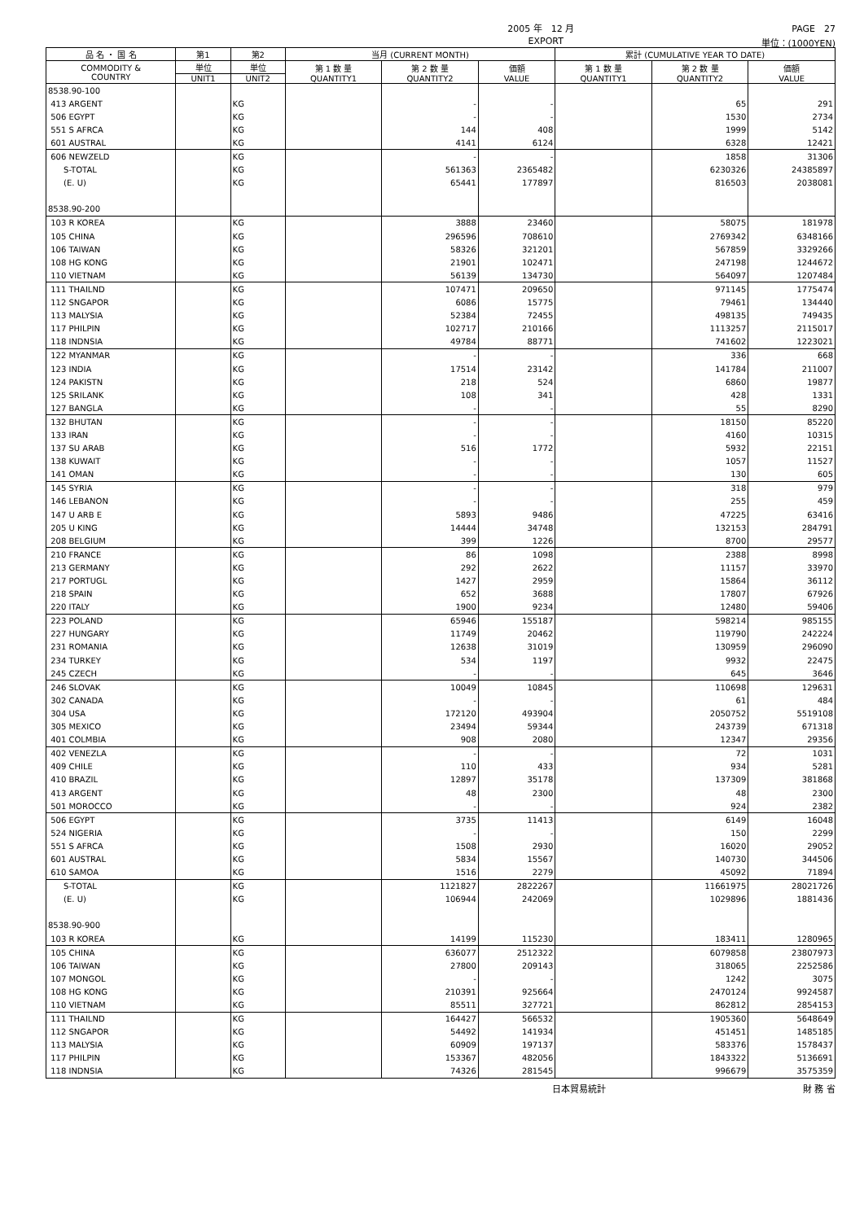2005 年　12 月 PAGE　27
EXPORT 単位：(1000YEN)
| 品 名 ・ 国 名 | 第1 | 第2 | 当月 (CURRENT MONTH) | | | 累計 (CUMULATIVE YEAR TO DATE) | | |
| --- | --- | --- | --- | --- | --- | --- | --- | --- |
| COMMODITY & COUNTRY | 単位 | 単位 | 第 1 数 量 QUANTITY1 | 第 2 数 量 QUANTITY2 | 価額 VALUE | 第 1 数 量 QUANTITY1 | 第 2 数 量 QUANTITY2 | 価額 VALUE |
| | UNIT1 | UNIT2 | | | | | | |
| 8538.90-100 | | | | | | | | |
| 413 ARGENT | | KG | | - | - | | 65 | 291 |
| 506 EGYPT | | KG | | - | - | | 1530 | 2734 |
| 551 S AFRCA | | KG | | 144 | 408 | | 1999 | 5142 |
| 601 AUSTRAL | | KG | | 4141 | 6124 | | 6328 | 12421 |
| 606 NEWZELD | | KG | | - | - | | 1858 | 31306 |
| S-TOTAL | | KG | | 561363 | 2365482 | | 6230326 | 24385897 |
| (E. U) | | KG | | 65441 | 177897 | | 816503 | 2038081 |
| 8538.90-200 | | | | | | | | |
| 103 R KOREA | | KG | | 3888 | 23460 | | 58075 | 181978 |
| 105 CHINA | | KG | | 296596 | 708610 | | 2769342 | 6348166 |
| 106 TAIWAN | | KG | | 58326 | 321201 | | 567859 | 3329266 |
| 108 HG KONG | | KG | | 21901 | 102471 | | 247198 | 1244672 |
| 110 VIETNAM | | KG | | 56139 | 134730 | | 564097 | 1207484 |
| 111 THAILND | | KG | | 107471 | 209650 | | 971145 | 1775474 |
| 112 SNGAPOR | | KG | | 6086 | 15775 | | 79461 | 134440 |
| 113 MALYSIA | | KG | | 52384 | 72455 | | 498135 | 749435 |
| 117 PHILPIN | | KG | | 102717 | 210166 | | 1113257 | 2115017 |
| 118 INDNSIA | | KG | | 49784 | 88771 | | 741602 | 1223021 |
| 122 MYANMAR | | KG | | - | - | | 336 | 668 |
| 123 INDIA | | KG | | 17514 | 23142 | | 141784 | 211007 |
| 124 PAKISTN | | KG | | 218 | 524 | | 6860 | 19877 |
| 125 SRILANK | | KG | | 108 | 341 | | 428 | 1331 |
| 127 BANGLA | | KG | | - | - | | 55 | 8290 |
| 132 BHUTAN | | KG | | - | - | | 18150 | 85220 |
| 133 IRAN | | KG | | - | - | | 4160 | 10315 |
| 137 SU ARAB | | KG | | 516 | 1772 | | 5932 | 22151 |
| 138 KUWAIT | | KG | | - | - | | 1057 | 11527 |
| 141 OMAN | | KG | | - | - | | 130 | 605 |
| 145 SYRIA | | KG | | - | - | | 318 | 979 |
| 146 LEBANON | | KG | | - | - | | 255 | 459 |
| 147 U ARB E | | KG | | 5893 | 9486 | | 47225 | 63416 |
| 205 U KING | | KG | | 14444 | 34748 | | 132153 | 284791 |
| 208 BELGIUM | | KG | | 399 | 1226 | | 8700 | 29577 |
| 210 FRANCE | | KG | | 86 | 1098 | | 2388 | 8998 |
| 213 GERMANY | | KG | | 292 | 2622 | | 11157 | 33970 |
| 217 PORTUGL | | KG | | 1427 | 2959 | | 15864 | 36112 |
| 218 SPAIN | | KG | | 652 | 3688 | | 17807 | 67926 |
| 220 ITALY | | KG | | 1900 | 9234 | | 12480 | 59406 |
| 223 POLAND | | KG | | 65946 | 155187 | | 598214 | 985155 |
| 227 HUNGARY | | KG | | 11749 | 20462 | | 119790 | 242224 |
| 231 ROMANIA | | KG | | 12638 | 31019 | | 130959 | 296090 |
| 234 TURKEY | | KG | | 534 | 1197 | | 9932 | 22475 |
| 245 CZECH | | KG | | - | - | | 645 | 3646 |
| 246 SLOVAK | | KG | | 10049 | 10845 | | 110698 | 129631 |
| 302 CANADA | | KG | | - | - | | 61 | 484 |
| 304 USA | | KG | | 172120 | 493904 | | 2050752 | 5519108 |
| 305 MEXICO | | KG | | 23494 | 59344 | | 243739 | 671318 |
| 401 COLMBIA | | KG | | 908 | 2080 | | 12347 | 29356 |
| 402 VENEZLA | | KG | | - | - | | 72 | 1031 |
| 409 CHILE | | KG | | 110 | 433 | | 934 | 5281 |
| 410 BRAZIL | | KG | | 12897 | 35178 | | 137309 | 381868 |
| 413 ARGENT | | KG | | 48 | 2300 | | 48 | 2300 |
| 501 MOROCCO | | KG | | - | - | | 924 | 2382 |
| 506 EGYPT | | KG | | 3735 | 11413 | | 6149 | 16048 |
| 524 NIGERIA | | KG | | - | - | | 150 | 2299 |
| 551 S AFRCA | | KG | | 1508 | 2930 | | 16020 | 29052 |
| 601 AUSTRAL | | KG | | 5834 | 15567 | | 140730 | 344506 |
| 610 SAMOA | | KG | | 1516 | 2279 | | 45092 | 71894 |
| S-TOTAL | | KG | | 1121827 | 2822267 | | 11661975 | 28021726 |
| (E. U) | | KG | | 106944 | 242069 | | 1029896 | 1881436 |
| 8538.90-900 | | | | | | | | |
| 103 R KOREA | | KG | | 14199 | 115230 | | 183411 | 1280965 |
| 105 CHINA | | KG | | 636077 | 2512322 | | 6079858 | 23807973 |
| 106 TAIWAN | | KG | | 27800 | 209143 | | 318065 | 2252586 |
| 107 MONGOL | | KG | | - | - | | 1242 | 3075 |
| 108 HG KONG | | KG | | 210391 | 925664 | | 2470124 | 9924587 |
| 110 VIETNAM | | KG | | 85511 | 327721 | | 862812 | 2854153 |
| 111 THAILND | | KG | | 164427 | 566532 | | 1905360 | 5648649 |
| 112 SNGAPOR | | KG | | 54492 | 141934 | | 451451 | 1485185 |
| 113 MALYSIA | | KG | | 60909 | 197137 | | 583376 | 1578437 |
| 117 PHILPIN | | KG | | 153367 | 482056 | | 1843322 | 5136691 |
| 118 INDNSIA | | KG | | 74326 | 281545 | | 996679 | 3575359 |
日本貿易統計 財 務 省